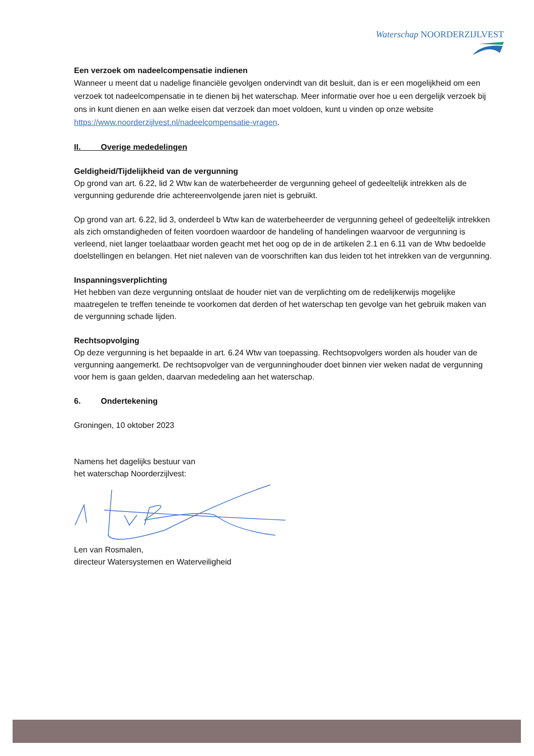Waterschap NOORDERZIJLVEST
Een verzoek om nadeelcompensatie indienen
Wanneer u meent dat u nadelige financiële gevolgen ondervindt van dit besluit, dan is er een mogelijkheid om een verzoek tot nadeelcompensatie in te dienen bij het waterschap. Meer informatie over hoe u een dergelijk verzoek bij ons in kunt dienen en aan welke eisen dat verzoek dan moet voldoen, kunt u vinden op onze website https://www.noorderzijlvest.nl/nadeelcompensatie-vragen.
II. Overige mededelingen
Geldigheid/Tijdelijkheid van de vergunning
Op grond van art. 6.22, lid 2 Wtw kan de waterbeheerder de vergunning geheel of gedeeltelijk intrekken als de vergunning gedurende drie achtereenvolgende jaren niet is gebruikt.
Op grond van art. 6.22, lid 3, onderdeel b Wtw kan de waterbeheerder de vergunning geheel of gedeeltelijk intrekken als zich omstandigheden of feiten voordoen waardoor de handeling of handelingen waarvoor de vergunning is verleend, niet langer toelaatbaar worden geacht met het oog op de in de artikelen 2.1 en 6.11 van de Wtw bedoelde doelstellingen en belangen. Het niet naleven van de voorschriften kan dus leiden tot het intrekken van de vergunning.
Inspanningsverplichting
Het hebben van deze vergunning ontslaat de houder niet van de verplichting om de redelijkerwijs mogelijke maatregelen te treffen teneinde te voorkomen dat derden of het waterschap ten gevolge van het gebruik maken van de vergunning schade lijden.
Rechtsopvolging
Op deze vergunning is het bepaalde in art. 6.24 Wtw van toepassing. Rechtsopvolgers worden als houder van de vergunning aangemerkt. De rechtsopvolger van de vergunninghouder doet binnen vier weken nadat de vergunning voor hem is gaan gelden, daarvan mededeling aan het waterschap.
6. Ondertekening
Groningen, 10 oktober 2023
Namens het dagelijks bestuur van
het waterschap Noorderzijlvest:
Len van Rosmalen,
directeur Watersystemen en Waterveiligheid